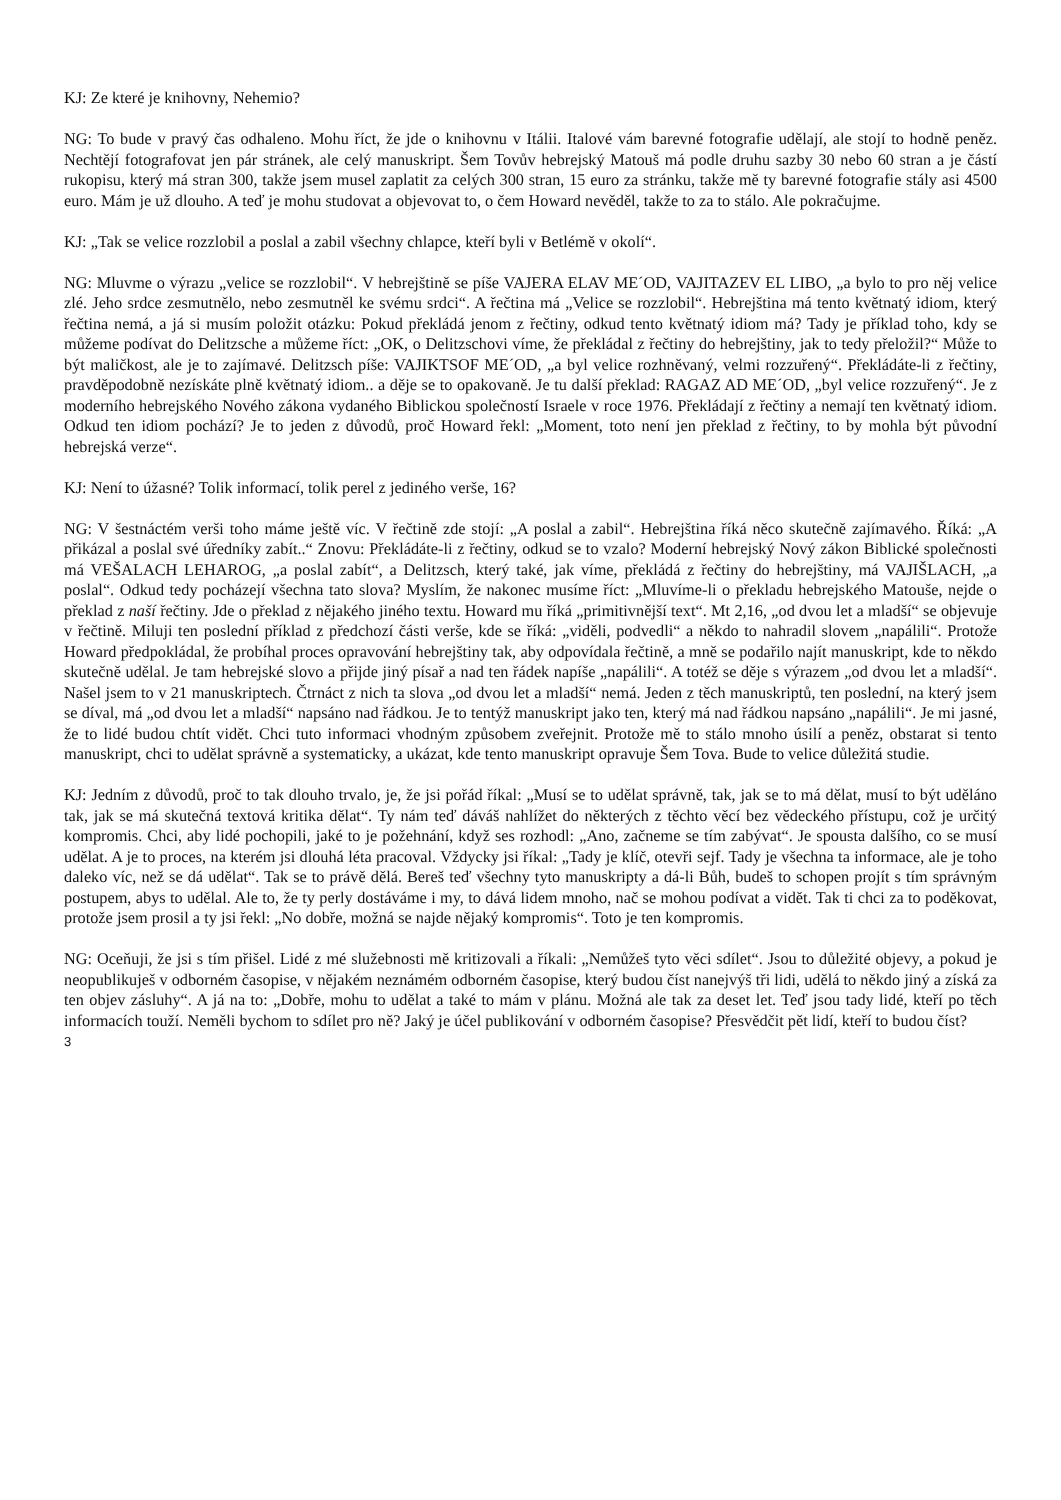KJ: Ze které je knihovny, Nehemio?
NG: To bude v pravý čas odhaleno. Mohu říct, že jde o knihovnu v Itálii. Italové vám barevné fotografie udělají, ale stojí to hodně peněz. Nechtějí fotografovat jen pár stránek, ale celý manuskript. Šem Tovův hebrejský Matouš má podle druhu sazby 30 nebo 60 stran a je částí rukopisu, který má stran 300, takže jsem musel zaplatit za celých 300 stran, 15 euro za stránku, takže mě ty barevné fotografie stály asi 4500 euro. Mám je už dlouho. A teď je mohu studovat a objevovat to, o čem Howard nevěděl, takže to za to stálo. Ale pokračujme.
KJ: „Tak se velice rozzlobil a poslal a zabil všechny chlapce, kteří byli v Betlémě v okolí“.
NG: Mluvme o výrazu „velice se rozzlobil“. V hebrejštině se píše VAJERA ELAV ME´OD, VAJITAZEV EL LIBO, „a bylo to pro něj velice zlé. Jeho srdce zesmutnělo, nebo zesmutněl ke svému srdci“. A řečtina má „Velice se rozzlobil“. Hebrejština má tento květnatý idiom, který řečtina nemá, a já si musím položit otázku: Pokud překládá jenom z řečtiny, odkud tento květnatý idiom má? Tady je příklad toho, kdy se můžeme podívat do Delitzsche a můžeme říct: „OK, o Delitzschovi víme, že překládal z řečtiny do hebrejštiny, jak to tedy přeložil?“ Může to být maličkost, ale je to zajímavé. Delitzsch píše: VAJIKTSOF ME´OD, „a byl velice rozhněvaný, velmi rozzuřený“. Překládáte-li z řečtiny, pravděpodobně nezískáte plně květnatý idiom.. a děje se to opakovaně. Je tu další překlad: RAGAZ AD ME´OD, „byl velice rozzuřený“. Je z moderního hebrejského Nového zákona vydaného Biblickou společností Israele v roce 1976. Překládají z řečtiny a nemají ten květnatý idiom. Odkud ten idiom pochází? Je to jeden z důvodů, proč Howard řekl: „Moment, toto není jen překlad z řečtiny, to by mohla být původní hebrejská verze“.
KJ: Není to úžasné? Tolik informací, tolik perel z jediného verše, 16?
NG: V šestnáctém verši toho máme ještě víc. V řečtině zde stojí: „A poslal a zabil“. Hebrejština říká něco skutečně zajímavého. Říká: „A přikázal a poslal své úředníky zabít..“ Znovu: Překládáte-li z řečtiny, odkud se to vzalo? Moderní hebrejský Nový zákon Biblické společnosti má VEŠALACH LEHAROG, „a poslal zabít“, a Delitzsch, který také, jak víme, překládá z řečtiny do hebrejštiny, má VAJIŠLACH, „a poslal“. Odkud tedy pocházejí všechna tato slova? Myslím, že nakonec musíme říct: „Mluvíme-li o překladu hebrejského Matouše, nejde o překlad z naší řečtiny. Jde o překlad z nějakého jiného textu. Howard mu říká „primitivnější text“. Mt 2,16, „od dvou let a mladší“ se objevuje v řečtině. Miluji ten poslední příklad z předchozí části verše, kde se říká: „viděli, podvedli“ a někdo to nahradil slovem „napálili“. Protože Howard předpokládal, že probíhal proces opravování hebrejštiny tak, aby odpovídala řečtině, a mně se podařilo najít manuskript, kde to někdo skutečně udělal. Je tam hebrejské slovo a přijde jiný písař a nad ten řádek napíše „napálili“. A totéž se děje s výrazem „od dvou let a mladší“. Našel jsem to v 21 manuskriptech. Čtrnáct z nich ta slova „od dvou let a mladší“ nemá. Jeden z těch manuskriptů, ten poslední, na který jsem se díval, má „od dvou let a mladší“ napsáno nad řádkou. Je to tentýž manuskript jako ten, který má nad řádkou napsáno „napálili“. Je mi jasné, že to lidé budou chtít vidět. Chci tuto informaci vhodným způsobem zveřejnit. Protože mě to stálo mnoho úsilí a peněz, obstarat si tento manuskript, chci to udělat správně a systematicky, a ukázat, kde tento manuskript opravuje Šem Tova. Bude to velice důležitá studie.
KJ: Jedním z důvodů, proč to tak dlouho trvalo, je, že jsi pořád říkal: „Musí se to udělat správně, tak, jak se to má dělat, musí to být uděláno tak, jak se má skutečná textová kritika dělat“. Ty nám teď dáváš nahlížet do některých z těchto věcí bez vědeckého přístupu, což je určitý kompromis. Chci, aby lidé pochopili, jaké to je požehnání, když ses rozhodl: „Ano, začneme se tím zabývat“. Je spousta dalšího, co se musí udělat. A je to proces, na kterém jsi dlouhá léta pracoval. Vždycky jsi říkal: „Tady je klíč, otevři sejf. Tady je všechna ta informace, ale je toho daleko víc, než se dá udělat“. Tak se to právě dělá. Bereš teď všechny tyto manuskripty a dá-li Bůh, budeš to schopen projít s tím správným postupem, abys to udělal. Ale to, že ty perly dostáváme i my, to dává lidem mnoho, nač se mohou podívat a vidět. Tak ti chci za to poděkovat, protože jsem prosil a ty jsi řekl: „No dobře, možná se najde nějaký kompromis“. Toto je ten kompromis.
NG: Oceňuji, že jsi s tím přišel. Lidé z mé služebnosti mě kritizovali a říkali: „Nemůžeš tyto věci sdílet“. Jsou to důležité objevy, a pokud je neopublikuješ v odborném časopise, v nějakém neznámém odborném časopise, který budou číst nanejvýš tři lidi, udělá to někdo jiný a získá za ten objev zásluhy“. A já na to: „Dobře, mohu to udělat a také to mám v plánu. Možná ale tak za deset let. Teď jsou tady lidé, kteří po těch informacích touží. Neměli bychom to sdílet pro ně? Jaký je účel publikování v odborném časopise? Přesvědčit pět lidí, kteří to budou číst?
3